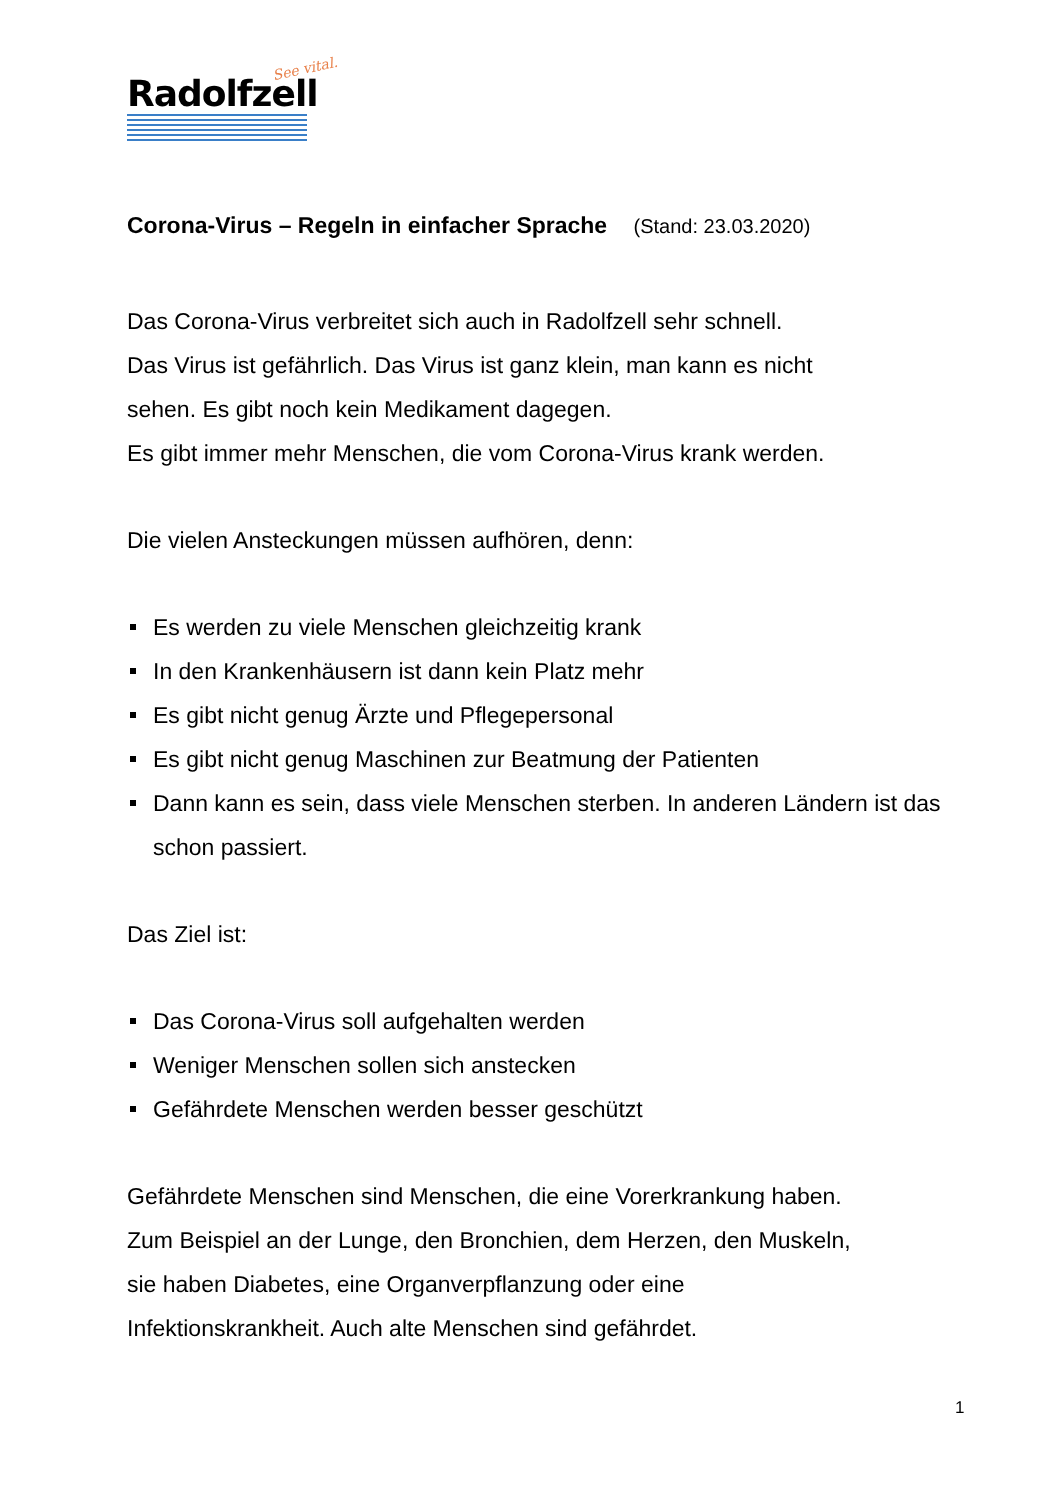See vital.
Radolfzell
Corona-Virus – Regeln in einfacher Sprache (Stand: 23.03.2020)
Das Corona-Virus verbreitet sich auch in Radolfzell sehr schnell.
Das Virus ist gefährlich. Das Virus ist ganz klein, man kann es nicht
sehen. Es gibt noch kein Medikament dagegen.
Es gibt immer mehr Menschen, die vom Corona-Virus krank werden.
Die vielen Ansteckungen müssen aufhören, denn:
Es werden zu viele Menschen gleichzeitig krank
In den Krankenhäusern ist dann kein Platz mehr
Es gibt nicht genug Ärzte und Pflegepersonal
Es gibt nicht genug Maschinen zur Beatmung der Patienten
Dann kann es sein, dass viele Menschen sterben. In anderen Ländern ist das schon passiert.
Das Ziel ist:
Das Corona-Virus soll aufgehalten werden
Weniger Menschen sollen sich anstecken
Gefährdete Menschen werden besser geschützt
Gefährdete Menschen sind Menschen, die eine Vorerkrankung haben.
Zum Beispiel an der Lunge, den Bronchien, dem Herzen, den Muskeln,
sie haben Diabetes, eine Organverpflanzung oder eine
Infektionskrankheit. Auch alte Menschen sind gefährdet.
1